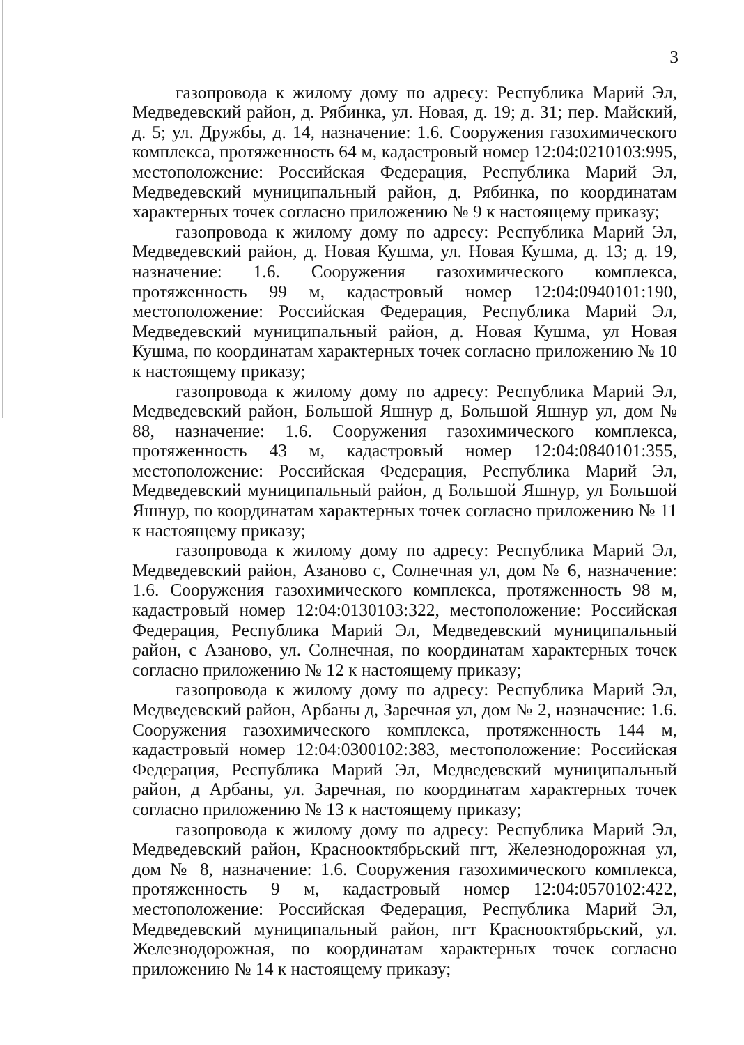3
газопровода к жилому дому по адресу: Республика Марий Эл, Медведевский район, д. Рябинка, ул. Новая, д. 19; д. 31; пер. Майский, д. 5; ул. Дружбы, д. 14, назначение: 1.6. Сооружения газохимического комплекса, протяженность 64 м, кадастровый номер 12:04:0210103:995, местоположение: Российская Федерация, Республика Марий Эл, Медведевский муниципальный район, д. Рябинка, по координатам характерных точек согласно приложению № 9 к настоящему приказу;
газопровода к жилому дому по адресу: Республика Марий Эл, Медведевский район, д. Новая Кушма, ул. Новая Кушма, д. 13; д. 19, назначение: 1.6. Сооружения газохимического комплекса, протяженность 99 м, кадастровый номер 12:04:0940101:190, местоположение: Российская Федерация, Республика Марий Эл, Медведевский муниципальный район, д. Новая Кушма, ул Новая Кушма, по координатам характерных точек согласно приложению № 10 к настоящему приказу;
газопровода к жилому дому по адресу: Республика Марий Эл, Медведевский район, Большой Яшнур д, Большой Яшнур ул, дом № 88, назначение: 1.6. Сооружения газохимического комплекса, протяженность 43 м, кадастровый номер 12:04:0840101:355, местоположение: Российская Федерация, Республика Марий Эл, Медведевский муниципальный район, д Большой Яшнур, ул Большой Яшнур, по координатам характерных точек согласно приложению № 11 к настоящему приказу;
газопровода к жилому дому по адресу: Республика Марий Эл, Медведевский район, Азаново с, Солнечная ул, дом № 6, назначение: 1.6. Сооружения газохимического комплекса, протяженность 98 м, кадастровый номер 12:04:0130103:322, местоположение: Российская Федерация, Республика Марий Эл, Медведевский муниципальный район, с Азаново, ул. Солнечная, по координатам характерных точек согласно приложению № 12 к настоящему приказу;
газопровода к жилому дому по адресу: Республика Марий Эл, Медведевский район, Арбаны д, Заречная ул, дом № 2, назначение: 1.6. Сооружения газохимического комплекса, протяженность 144 м, кадастровый номер 12:04:0300102:383, местоположение: Российская Федерация, Республика Марий Эл, Медведевский муниципальный район, д Арбаны, ул. Заречная, по координатам характерных точек согласно приложению № 13 к настоящему приказу;
газопровода к жилому дому по адресу: Республика Марий Эл, Медведевский район, Краснооктябрьский пгт, Железнодорожная ул, дом № 8, назначение: 1.6. Сооружения газохимического комплекса, протяженность 9 м, кадастровый номер 12:04:0570102:422, местоположение: Российская Федерация, Республика Марий Эл, Медведевский муниципальный район, пгт Краснооктябрьский, ул. Железнодорожная, по координатам характерных точек согласно приложению № 14 к настоящему приказу;